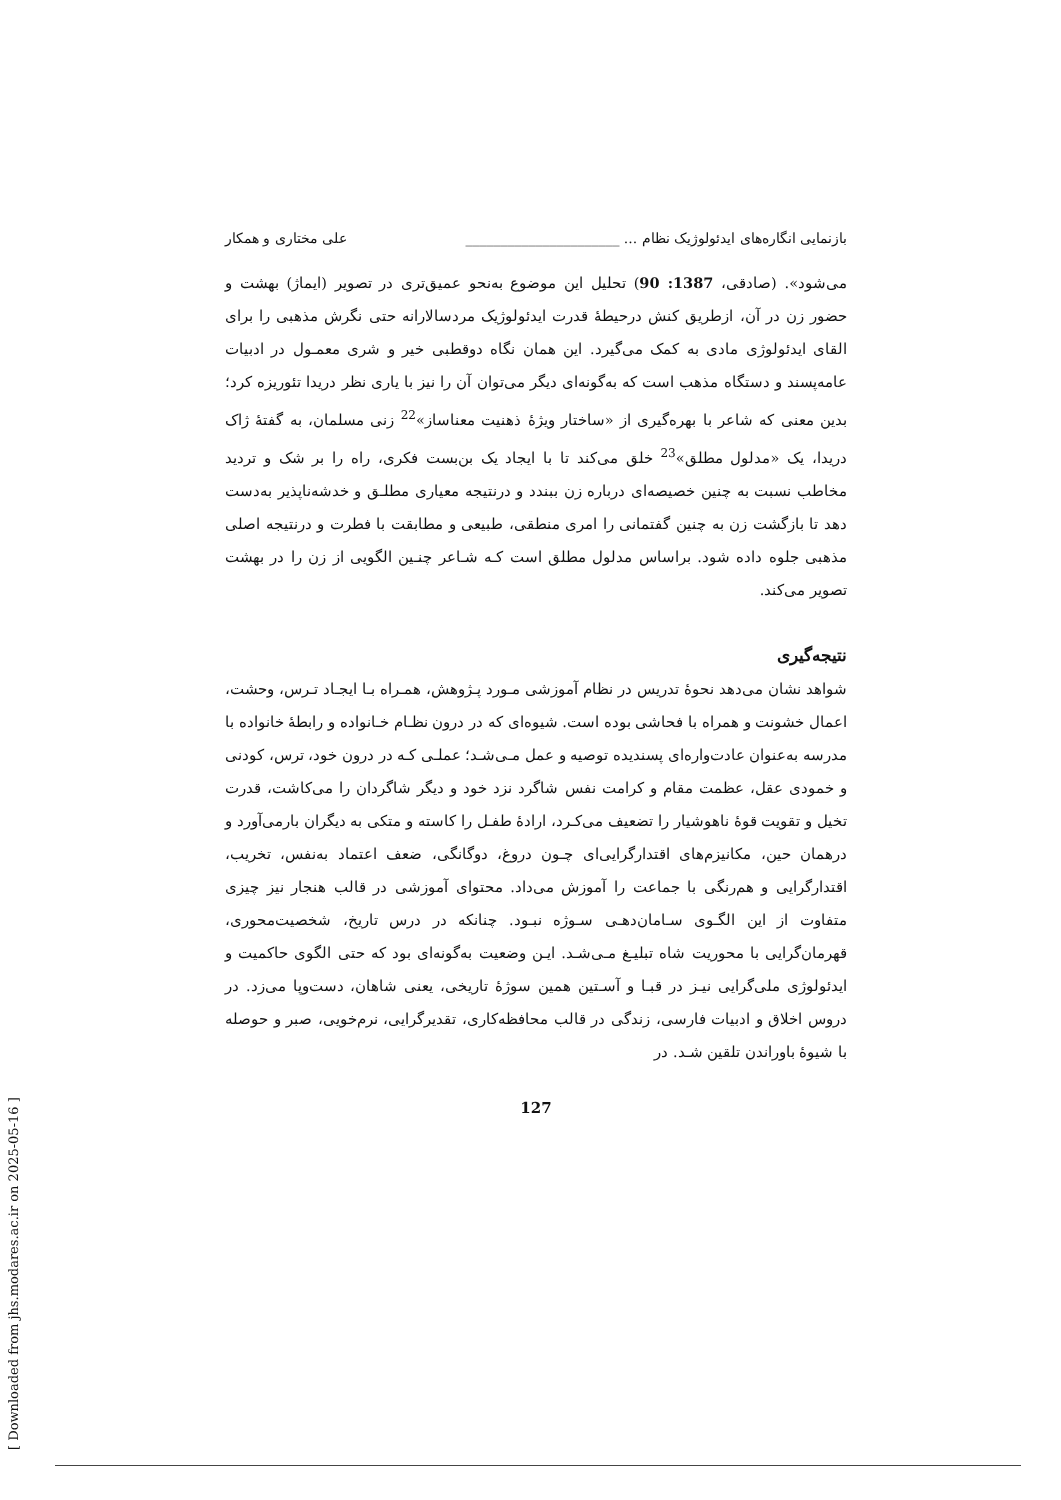بازنمایی انگاره‌های ایدئولوژیک نظام ... ______________________ علی مختاری و همکار
می‌شود». (صادقی، 1387: 90) تحلیل این موضوع به‌نحو عمیق‌تری در تصویر (ایماژ) بهشت و حضور زن در آن، ازطریق کنش درحیطهٔ قدرت ایدئولوژیک مردسالارانه حتی نگرش مذهبی را برای القای ایدئولوژی مادی به کمک می‌گیرد. این همان نگاه دوقطبی خیر و شری معمـول در ادبیات عامه‌پسند و دستگاه مذهب است که به‌گونه‌ای دیگر می‌توان آن را نیز با یاری نظر دریدا تئوریزه کرد؛ بدین معنی که شاعر با بهره‌گیری از «ساختار ویژهٔ ذهنیت معناساز»<sup>22</sup> زنی مسلمان، به گفتهٔ ژاک دریدا، یک «مدلول مطلق»<sup>23</sup> خلق می‌کند تا با ایجاد یک بن‌بست فکری، راه را بر شک و تردید مخاطب نسبت به چنین خصیصه‌ای درباره زن ببندد و درنتیجه معیاری مطلـق و خدشه‌ناپذیر به‌دست دهد تا بازگشت زن به چنین گفتمانی را امری منطقی، طبیعی و مطابقت با فطرت و درنتیجه اصلی مذهبی جلوه داده شود. براساس مدلول مطلق است کـه شـاعر چنـین الگویی از زن را در بهشت تصویر می‌کند.
نتیجه‌گیری
شواهد نشان می‌دهد نحوهٔ تدریس در نظام آموزشی مـورد پـژوهش، همـراه بـا ایجـاد تـرس، وحشت، اعمال خشونت و همراه با فحاشی بوده است. شیوه‌ای که در درون نظـام خـانواده و رابطهٔ خانواده با مدرسه به‌عنوان عادت‌واره‌ای پسندیده توصیه و عمل مـی‌شـد؛ عملـی کـه در درون خود، ترس، کودنی و خمودی عقل، عظمت مقام و کرامت نفس شاگرد نزد خود و دیگر شاگردان را می‌کاشت، قدرت تخیل و تقویت قوهٔ ناهوشیار را تضعیف می‌کـرد، ارادهٔ طفـل را کاسته و متکی به دیگران بارمی‌آورد و درهمان حین، مکانیزم‌های اقتدارگرایی‌ای چـون دروغ، دوگانگی، ضعف اعتماد به‌نفس، تخریب، اقتدارگرایی و هم‌رنگی با جماعت را آموزش می‌داد. محتوای آموزشی در قالب هنجار نیز چیزی متفاوت از این الگـوی سـامان‌دهـی سـوژه نبـود. چنانکه در درس تاریخ، شخصیت‌محوری، قهرمان‌گرایی با محوریت شاه تبلیـغ مـی‌شـد. ایـن وضعیت به‌گونه‌ای بود که حتی الگوی حاکمیت و ایدئولوژی ملی‌گرایی نیـز در قبـا و آسـتین همین سوژهٔ تاریخی، یعنی شاهان، دست‌وپا می‌زد. در دروس اخلاق و ادبیات فارسی، زندگی در قالب محافظه‌کاری، تقدیرگرایی، نرم‌خویی، صبر و حوصله با شیوهٔ باوراندن تلقین شـد. در
127
[ Downloaded from jhs.modares.ac.ir on 2025-05-16 ]